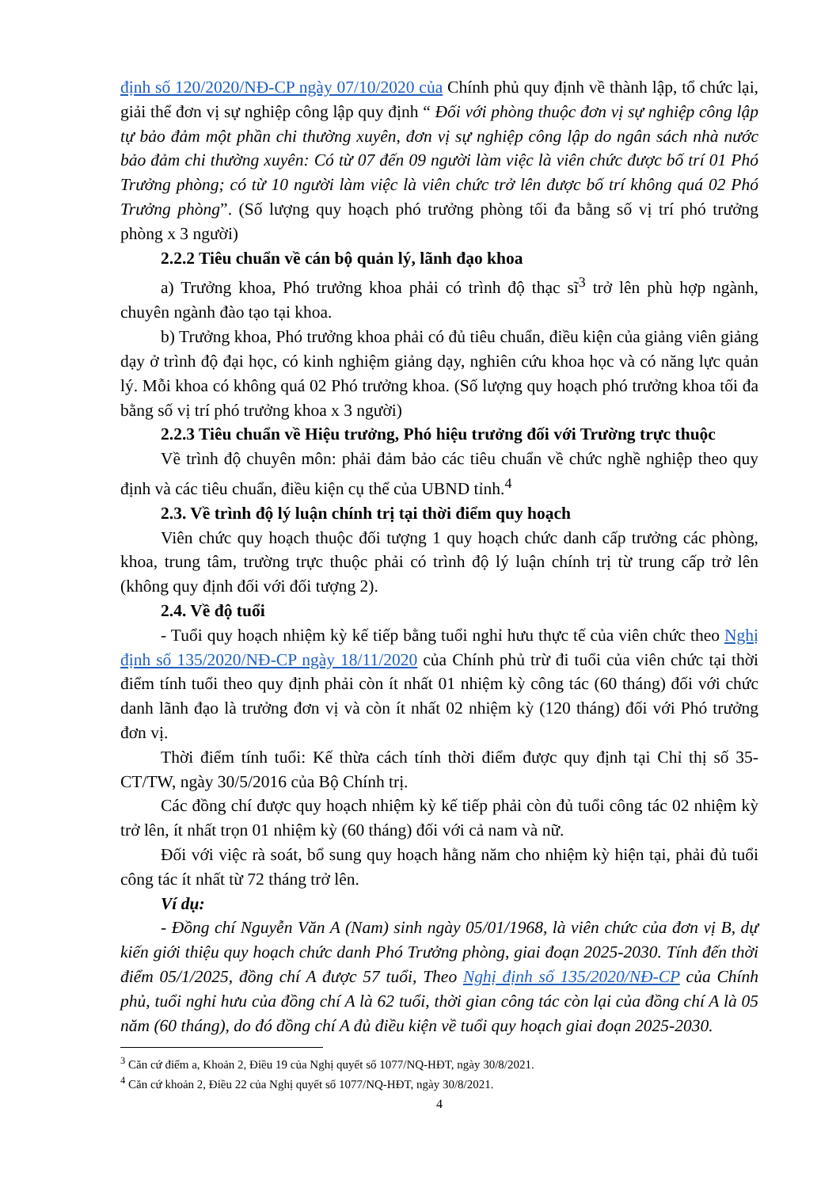định số 120/2020/NĐ-CP ngày 07/10/2020 của Chính phủ quy định về thành lập, tổ chức lại, giải thể đơn vị sự nghiệp công lập quy định “ Đối với phòng thuộc đơn vị sự nghiệp công lập tự bảo đảm một phần chi thường xuyên, đơn vị sự nghiệp công lập do ngân sách nhà nước bảo đảm chi thường xuyên: Có từ 07 đến 09 người làm việc là viên chức được bố trí 01 Phó Trưởng phòng; có từ 10 người làm việc là viên chức trở lên được bố trí không quá 02 Phó Trưởng phòng”. (Số lượng quy hoạch phó trưởng phòng tối đa bằng số vị trí phó trưởng phòng x 3 người)
2.2.2 Tiêu chuẩn về cán bộ quản lý, lãnh đạo khoa
a) Trưởng khoa, Phó trưởng khoa phải có trình độ thạc sĩ<sup>3</sup> trở lên phù hợp ngành, chuyên ngành đào tạo tại khoa.
b) Trưởng khoa, Phó trưởng khoa phải có đủ tiêu chuẩn, điều kiện của giảng viên giảng dạy ở trình độ đại học, có kinh nghiệm giảng dạy, nghiên cứu khoa học và có năng lực quản lý. Mỗi khoa có không quá 02 Phó trưởng khoa. (Số lượng quy hoạch phó trưởng khoa tối đa bằng số vị trí phó trưởng khoa x 3 người)
2.2.3 Tiêu chuẩn về Hiệu trưởng, Phó hiệu trưởng đối với Trường trực thuộc
Về trình độ chuyên môn: phải đảm bảo các tiêu chuẩn về chức nghề nghiệp theo quy định và các tiêu chuẩn, điều kiện cụ thể của UBND tỉnh.<sup>4</sup>
2.3. Về trình độ lý luận chính trị tại thời điểm quy hoạch
Viên chức quy hoạch thuộc đối tượng 1 quy hoạch chức danh cấp trưởng các phòng, khoa, trung tâm, trường trực thuộc phải có trình độ lý luận chính trị từ trung cấp trở lên (không quy định đối với đối tượng 2).
2.4. Về độ tuổi
- Tuổi quy hoạch nhiệm kỳ kế tiếp bằng tuổi nghỉ hưu thực tế của viên chức theo Nghị định số 135/2020/NĐ-CP ngày 18/11/2020 của Chính phủ trừ đi tuổi của viên chức tại thời điểm tính tuổi theo quy định phải còn ít nhất 01 nhiệm kỳ công tác (60 tháng) đối với chức danh lãnh đạo là trưởng đơn vị và còn ít nhất 02 nhiệm kỳ (120 tháng) đối với Phó trưởng đơn vị.
Thời điểm tính tuổi: Kế thừa cách tính thời điểm được quy định tại Chỉ thị số 35-CT/TW, ngày 30/5/2016 của Bộ Chính trị.
Các đồng chí được quy hoạch nhiệm kỳ kế tiếp phải còn đủ tuổi công tác 02 nhiệm kỳ trở lên, ít nhất trọn 01 nhiệm kỳ (60 tháng) đối với cả nam và nữ.
Đối với việc rà soát, bổ sung quy hoạch hằng năm cho nhiệm kỳ hiện tại, phải đủ tuổi công tác ít nhất từ 72 tháng trở lên.
Ví dụ:
- Đồng chí Nguyễn Văn A (Nam) sinh ngày 05/01/1968, là viên chức của đơn vị B, dự kiến giới thiệu quy hoạch chức danh Phó Trưởng phòng, giai đoạn 2025-2030. Tính đến thời điểm 05/1/2025, đồng chí A được 57 tuổi, Theo Nghị định số 135/2020/NĐ-CP của Chính phủ, tuổi nghỉ hưu của đồng chí A là 62 tuổi, thời gian công tác còn lại của đồng chí A là 05 năm (60 tháng), do đó đồng chí A đủ điều kiện về tuổi quy hoạch giai đoạn 2025-2030.
<sup>3</sup> Căn cứ điểm a, Khoản 2, Điều 19 của Nghị quyết số 1077/NQ-HĐT, ngày 30/8/2021.
<sup>4</sup> Căn cứ khoản 2, Điều 22 của Nghị quyết số 1077/NQ-HĐT, ngày 30/8/2021.
4